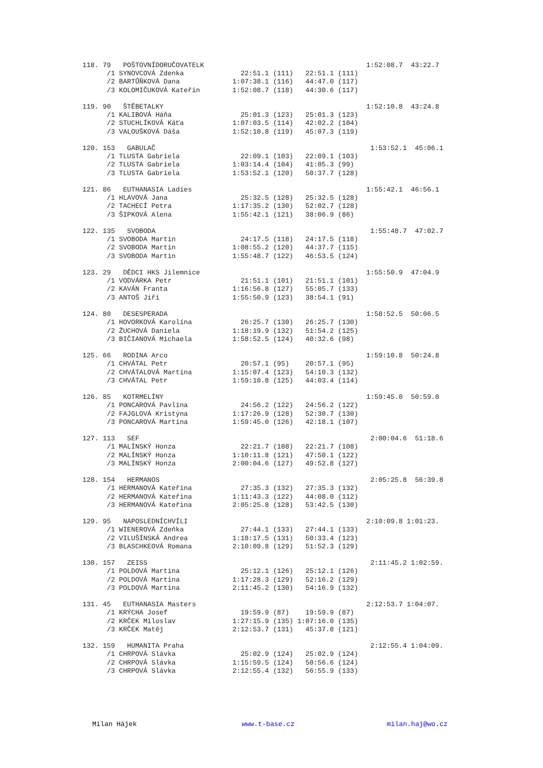118. 79   POŠTOVNÍDORUČOVATELK                                        1:52:08.7  43:22.7
      /1 SYNOVCOVÁ Zdenka              22:51.1 (111)   22:51.1 (111)
      /2 BARTŮŇKOVÁ Dana             1:07:38.1 (116)   44:47.0 (117)
      /3 KOLOMIČUKOVÁ Kateřin        1:52:08.7 (118)   44:30.6 (117)

119. 90   ŠTĚBETALKY                                                  1:52:10.8  43:24.8
      /1 KALIBOVÁ Háňa                 25:01.3 (123)   25:01.3 (123)
      /2 STUCHLÍKOVÁ Káťa            1:07:03.5 (114)   42:02.2 (104)
      /3 VALOUŠKOVÁ Dáša             1:52:10.8 (119)   45:07.3 (119)

120. 153   GABULAČ                                                     1:53:52.1  45:06.1
      /1 TLUSTA Gabriela               22:09.1 (103)   22:09.1 (103)
      /2 TLUSTA Gabriela             1:03:14.4 (104)   41:05.3 (99)
      /3 TLUSTA Gabriela             1:53:52.1 (120)   50:37.7 (128)

121. 86   EUTHANASIA Ladies                                           1:55:42.1  46:56.1
      /1 HLAVOVÁ Jana                  25:32.5 (128)   25:32.5 (128)
      /2 TACHECÍ Petra               1:17:35.2 (130)   52:02.7 (128)
      /3 ŠIPKOVÁ Alena               1:55:42.1 (121)   38:06.9 (86)

122. 135   SVOBODA                                                     1:55:48.7  47:02.7
      /1 SVOBODA Martin                24:17.5 (118)   24:17.5 (118)
      /2 SVOBODA Martin              1:08:55.2 (120)   44:37.7 (115)
      /3 SVOBODA Martin              1:55:48.7 (122)   46:53.5 (124)

123. 29   DĚDCI HKS Jilemnice                                         1:55:50.9  47:04.9
      /1 VODVÁRKA Petr                 21:51.1 (101)   21:51.1 (101)
      /2 KAVÁN Franta                1:16:56.8 (127)   55:05.7 (133)
      /3 ANTOŠ Jiří                  1:55:50.9 (123)   38:54.1 (91)

124. 80   DESESPERADA                                                 1:58:52.5  50:06.5
      /1 HOVORKOVÁ Karolína            26:25.7 (130)   26:25.7 (130)
      /2 ŽUCHOVÁ Daniela             1:18:19.9 (132)   51:54.2 (125)
      /3 BIČIANOVÁ Michaela          1:58:52.5 (124)   40:32.6 (98)

125. 66   RODINA Arco                                                 1:59:10.8  50:24.8
      /1 CHVÁTAL Petr                  20:57.1 (95)    20:57.1 (95)
      /2 CHVÁTALOVÁ Martina          1:15:07.4 (123)   54:10.3 (132)
      /3 CHVÁTAL Petr                1:59:10.8 (125)   44:03.4 (114)

126. 85   KOTRMELÍNY                                                  1:59:45.0  50:59.0
      /1 PONCAROVÁ Pavlína             24:56.2 (122)   24:56.2 (122)
      /2 FAJGLOVÁ Kristýna           1:17:26.9 (128)   52:30.7 (130)
      /3 PONCAROVÁ Martina           1:59:45.0 (126)   42:18.1 (107)

127. 113   SEF                                                         2:00:04.6  51:18.6
      /1 MALÍNSKÝ Honza                22:21.7 (108)   22:21.7 (108)
      /2 MALÍNSKÝ Honza              1:10:11.8 (121)   47:50.1 (122)
      /3 MALÍNSKÝ Honza              2:00:04.6 (127)   49:52.8 (127)

128. 154   HERMANOS                                                    2:05:25.8  56:39.8
      /1 HERMANOVÁ Kateřina            27:35.3 (132)   27:35.3 (132)
      /2 HERMANOVÁ Kateřina          1:11:43.3 (122)   44:08.0 (112)
      /3 HERMANOVÁ Kateřina          2:05:25.8 (128)   53:42.5 (130)

129. 95   NAPOSLEDNÍCHVÍLI                                            2:10:09.8 1:01:23.
      /1 WIENEROVÁ Zdeňka              27:44.1 (133)   27:44.1 (133)
      /2 VILUŠÍNSKÁ Andrea           1:18:17.5 (131)   50:33.4 (123)
      /3 BLASCHKEOVÁ Romana          2:10:09.8 (129)   51:52.3 (129)

130. 157   ZEISS                                                       2:11:45.2 1:02:59.
      /1 POLDOVÁ Martina               25:12.1 (126)   25:12.1 (126)
      /2 POLDOVÁ Martina             1:17:28.3 (129)   52:16.2 (129)
      /3 POLDOVÁ Martina             2:11:45.2 (130)   54:16.9 (132)

131. 45   EUTHANASIA Masters                                          2:12:53.7 1:04:07.
      /1 KRÝCHA Josef                  19:59.9 (87)    19:59.9 (87)
      /2 KRČEK Miloslav              1:27:15.9 (135) 1:07:16.0 (135)
      /3 KRČEK Matěj                 2:12:53.7 (131)   45:37.8 (121)

132. 159   HUMANITA Praha                                              2:12:55.4 1:04:09.
      /1 CHRPOVÁ Slávka                25:02.9 (124)   25:02.9 (124)
      /2 CHRPOVÁ Slávka              1:15:59.5 (124)   50:56.6 (124)
      /3 CHRPOVÁ Slávka              2:12:55.4 (132)   56:55.9 (133)
Milan Hájek www.t-base.cz milan.haj@wo.cz